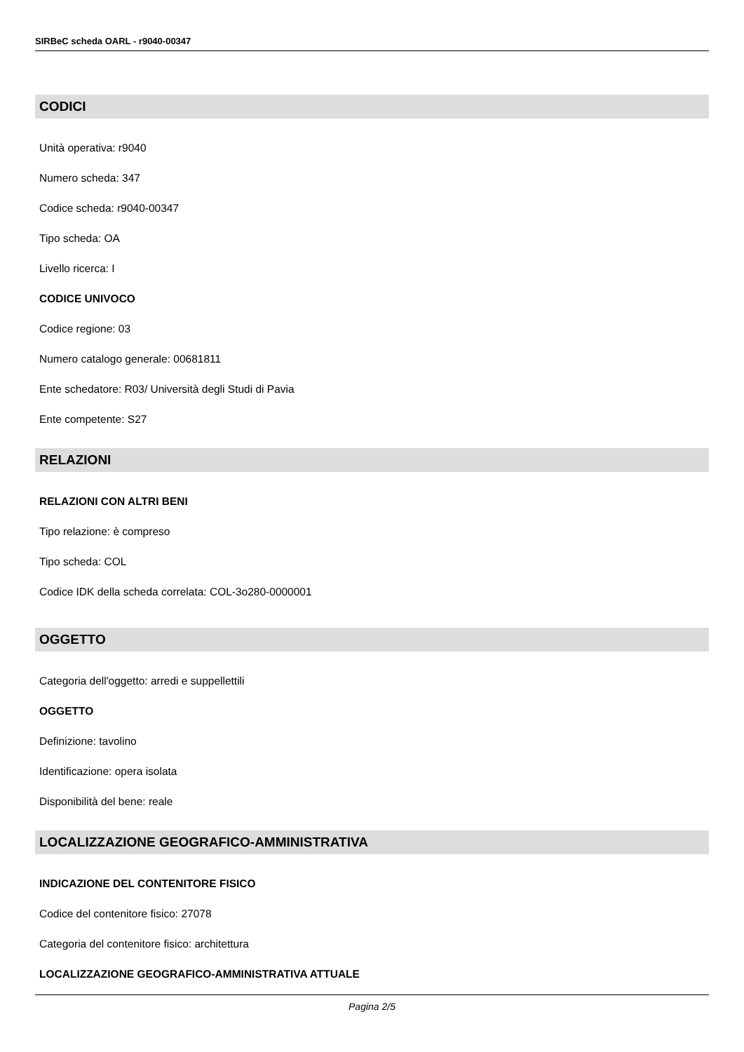SIRBeC scheda OARL - r9040-00347
CODICI
Unità operativa: r9040
Numero scheda: 347
Codice scheda: r9040-00347
Tipo scheda: OA
Livello ricerca: I
CODICE UNIVOCO
Codice regione: 03
Numero catalogo generale: 00681811
Ente schedatore: R03/ Università degli Studi di Pavia
Ente competente: S27
RELAZIONI
RELAZIONI CON ALTRI BENI
Tipo relazione: è compreso
Tipo scheda: COL
Codice IDK della scheda correlata: COL-3o280-0000001
OGGETTO
Categoria dell'oggetto: arredi e suppellettili
OGGETTO
Definizione: tavolino
Identificazione: opera isolata
Disponibilità del bene: reale
LOCALIZZAZIONE GEOGRAFICO-AMMINISTRATIVA
INDICAZIONE DEL CONTENITORE FISICO
Codice del contenitore fisico: 27078
Categoria del contenitore fisico: architettura
LOCALIZZAZIONE GEOGRAFICO-AMMINISTRATIVA ATTUALE
Pagina 2/5